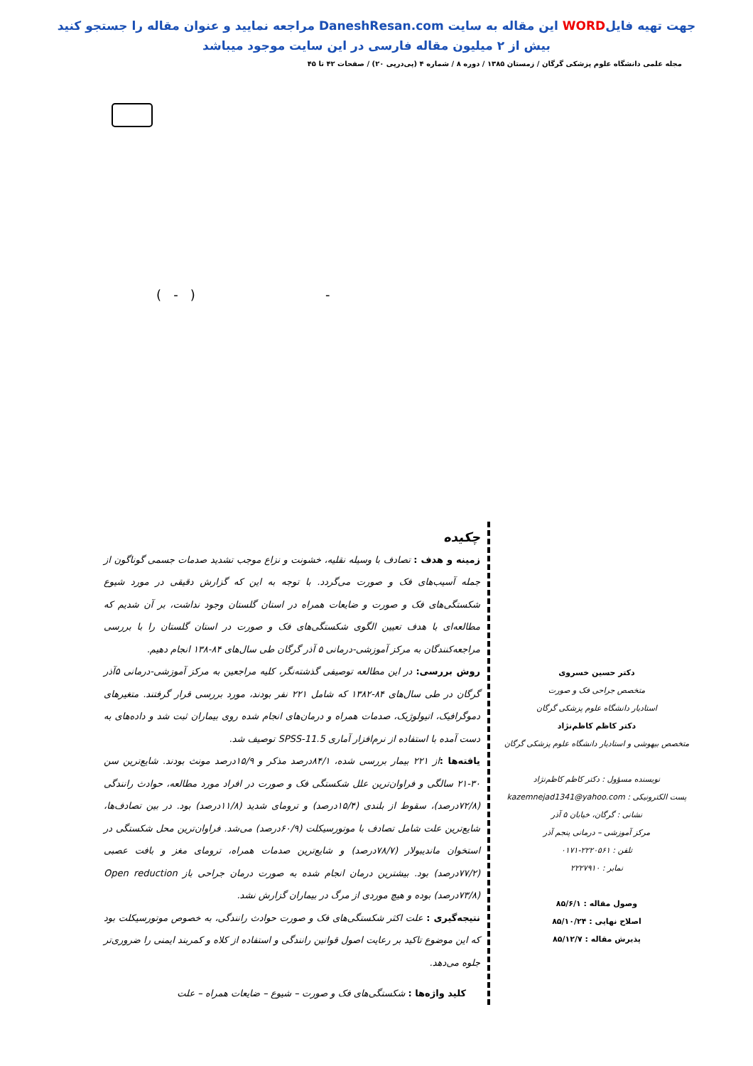جهت تهیه فایلWORD این مقاله به سایت DaneshResan.com مراجعه نمایید و عنوان مقاله را جستجو کنید
بیش از ۲ میلیون مقاله فارسی در این سایت موجود میباشد
مجله علمی دانشگاه علوم پزشکی گرگان / زمستان ۱۳۸۵ / دوره ۸ / شماره ۴ (پی‌درپی ۲۰) / صفحات ۴۲ تا ۴۵
( - ) -
دکتر حسین خسروی
متخصص جراحی فک و صورت
استادیار دانشگاه علوم پزشکی گرگان
دکتر کاظم کاظم‌نژاد
متخصص بیهوشی و استادیار دانشگاه علوم پزشکی گرگان
نویسنده مسؤول : دکتر کاظم کاظم‌نژاد
پست الکترونیکی : kazemnejad1341@yahoo.com
نشانی : گرگان، خیابان ۵ آذر
مرکز آموزشی – درمانی پنجم آذر
تلفن : ۲۲۲۰۵۶۱-۰۱۷۱
نمابر : ۲۲۲۷۹۱۰
وصول مقاله : ۸۵/۶/۱
اصلاح نهایی : ۸۵/۱۰/۲۴
پذیرش مقاله : ۸۵/۱۲/۷
چکیده
زمینه و هدف : تصادف با وسیله نقلیه، خشونت و نزاع موجب تشدید صدمات جسمی گوناگون از جمله آسیب‌های فک و صورت می‌گردد. با توجه به این که گزارش دقیقی در مورد شیوع شکستگی‌های فک و صورت و ضایعات همراه در استان گلستان وجود نداشت، بر آن شدیم که مطالعه‌ای با هدف تعیین الگوی شکستگی‌های فک و صورت در استان گلستان را با بررسی مراجعه‌کنندگان به مرکز آموزشی-درمانی ۵ آذر گرگان طی سال‌های ۸۴-۱۳۸ انجام دهیم.
روش بررسی: در این مطالعه توصیفی گذشته‌نگر، کلیه مراجعین به مرکز آموزشی-درمانی ۵آذر گرگان در طی سال‌های ۸۴-۱۳۸۲ که شامل ۲۲۱ نفر بودند، مورد بررسی قرار گرفتند. متغیرهای دموگرافیک، اتیولوژیک، صدمات همراه و درمان‌های انجام شده روی بیماران ثبت شد و داده‌های به دست آمده با استفاده از نرم‌افزار آماری SPSS-11.5 توصیف شد.
یافته‌ها : از ۲۲۱ بیمار بررسی شده، ۸۴/۱درصد مذکر و ۱۵/۹درصد مونث بودند. شایع‌ترین سن ۳۰-۲۱ سالگی و فراوان‌ترین علل شکستگی فک و صورت در افراد مورد مطالعه، حوادث رانندگی (۷۲/۸درصد)، سقوط از بلندی (۱۵/۴درصد) و ترومای شدید (۱۱/۸درصد) بود. در بین تصادف‌ها، شایع‌ترین علت شامل تصادف با موتورسیکلت (۶۰/۹درصد) می‌شد. فراوان‌ترین محل شکستگی در استخوان ماندیبولار (۷۸/۷درصد) و شایع‌ترین صدمات همراه، ترومای مغز و بافت عصبی (۷۷/۲درصد) بود. بیشترین درمان انجام شده به صورت درمان جراحی باز Open reduction (۷۳/۸درصد) بوده و هیچ موردی از مرگ در بیماران گزارش نشد.
نتیجه‌گیری : علت اکثر شکستگی‌های فک و صورت حوادث رانندگی، به خصوص موتورسیکلت بود که این موضوع تاکید بر رعایت اصول قوانین رانندگی و استفاده از کلاه و کمربند ایمنی را ضروری‌تر جلوه می‌دهد.
کلید واژه‌ها : شکستگی‌های فک و صورت – شیوع – ضایعات همراه – علت